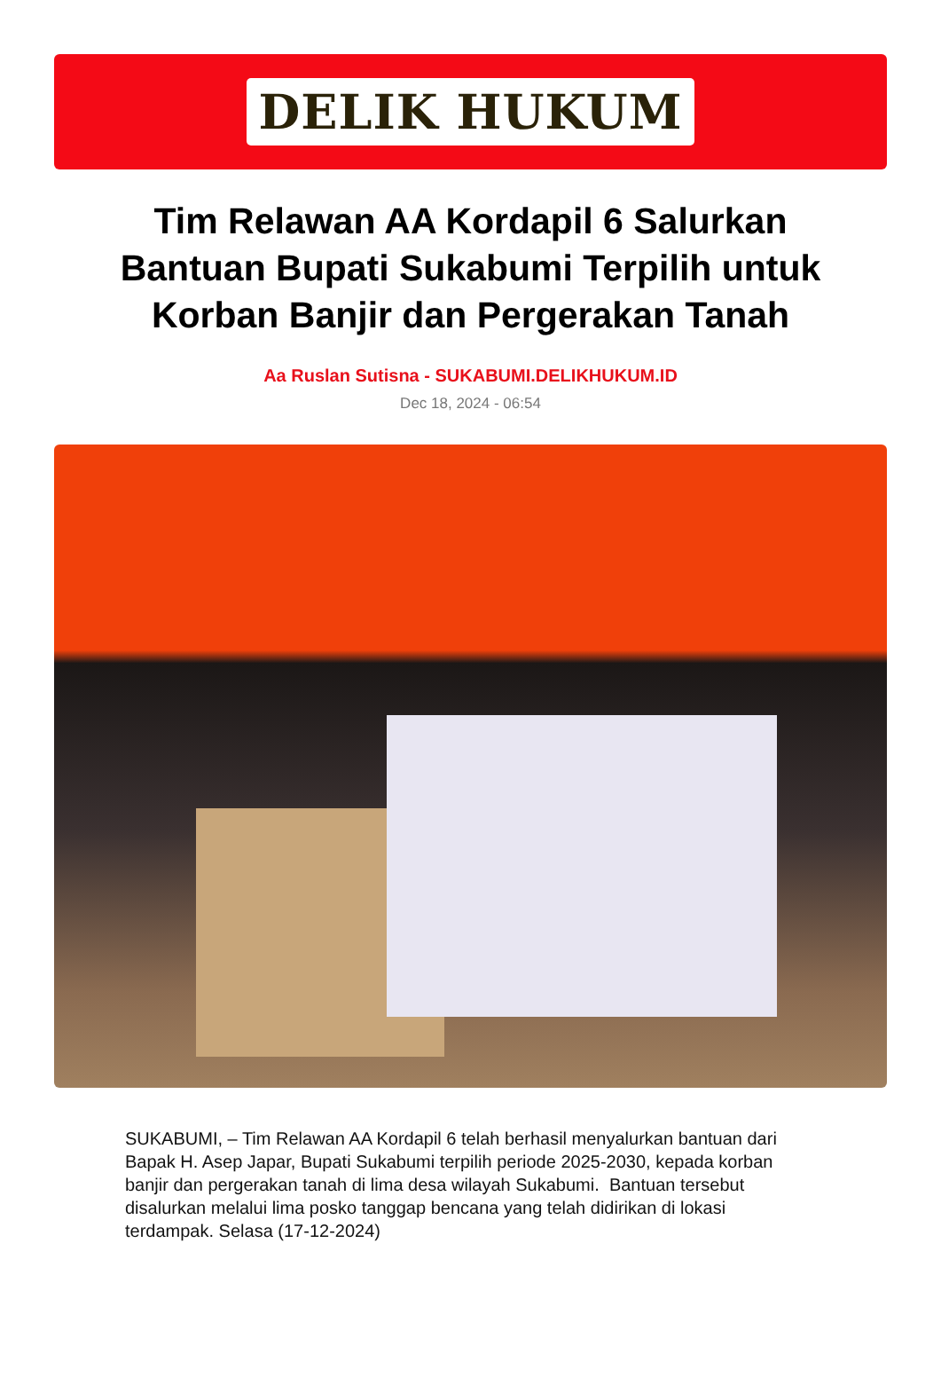DELIK HUKUM
Tim Relawan AA Kordapil 6 Salurkan Bantuan Bupati Sukabumi Terpilih untuk Korban Banjir dan Pergerakan Tanah
Aa Ruslan Sutisna - SUKABUMI.DELIKHUKUM.ID
Dec 18, 2024 - 06:54
SUKABUMI, – Tim Relawan AA Kordapil 6 telah berhasil menyalurkan bantuan dari Bapak H. Asep Japar, Bupati Sukabumi terpilih periode 2025-2030, kepada korban banjir dan pergerakan tanah di lima desa wilayah Sukabumi. Bantuan tersebut disalurkan melalui lima posko tanggap bencana yang telah didirikan di lokasi terdampak. Selasa (17-12-2024)